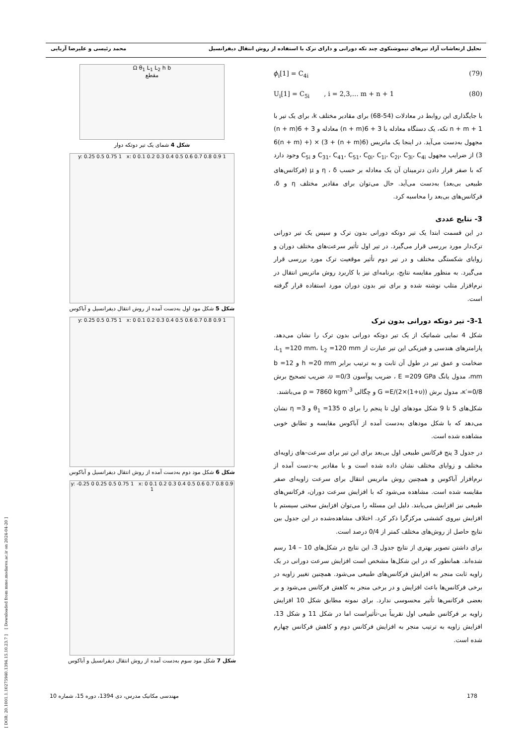تحلیل ارتعاشات آزاد تیرهای تیموشنکوی چند تکه دورانی و دارای ترک با استفاده از روش انتقال دیفرانسیل محمد رئیسی و علیرضا آریایی
𝜙<sub>i</sub>[1] = C<sub>4i</sub> (79)
U<sub>i</sub>[1] = C<sub>5i</sub> , i = 2,3,… m + n + 1 (80)
با جایگذاری این روابط در معادلات (54-68) برای مقادیر مختلف k، برای یک تیر با 1 + n + m تکه، یک دستگاه معادله با 3 + 6(n + m) معادله و 3 + 6(n + m) مجهول به‌دست می‌آید. در اینجا یک ماتریس (6(n + m) + 3) × (6(n + m) + 3) از ضرایب مجهول C<sub>31</sub>، C<sub>41</sub>، C<sub>51</sub>، C<sub>0i</sub>، C<sub>1i</sub>، C<sub>2i</sub>، C<sub>3i</sub>، C<sub>4i</sub> و C<sub>5i</sub> وجود دارد که با صفر قرار دادن دترمینان آن یک معادله بر حسب η ، δ و μ (فرکانس‌های طبیعی بی‌بعد) به‌دست می‌آید. حال می‌توان برای مقادیر مختلف η و δ، فرکانس‌های بی‌بعد را محاسبه کرد.
3- نتایج عددی
در این قسمت ابتدا یک تیر دوتکه دورانی بدون ترک و سپس یک تیر دورانی ترک‌دار مورد بررسی قرار می‌گیرد. در تیر اول تأثیر سرعت‌های مختلف دوران و زوایای شکستگی مختلف و در تیر دوم تأثیر موقعیت ترک مورد بررسی قرار می‌گیرد. به منظور مقایسه نتایج، برنامه‌ای نیز با کاربرد روش ماتریس انتقال در نرم‌افزار متلب نوشته شده و برای تیر بدون دوران مورد استفاده قرار گرفته است.
3-1- تیر دوتکه دورانی بدون ترک
شکل 4 نمایی شماتیک از یک تیر دوتکه دورانی بدون ترک را نشان می‌دهد. پارامترهای هندسی و فیزیکی این تیر عبارت از L<sub>1</sub> =120 mm، L<sub>2</sub> =120 mm، ضخامت و عمق تیر در طول آن ثابت و به ترتیب برابر h =20 mm و b =12 mm، مدول یانگ E =209 GPa ، ضریب پوآسون υ =0/3، ضریب تصحیح برش κ′=0/8، مدول برش G =E/(2×(1+υ)) و چگالی ρ = 7860 kgm<sup>-3</sup> می‌باشند.
شکل‌های 5 تا 9 شکل مودهای اول تا پنجم را برای θ<sub>1</sub> =135 o و η =3 نشان می‌دهد که با شکل مودهای به‌دست آمده از آباکوس مقایسه و تطابق خوبی مشاهده شده است.
در جدول 3 پنج فرکانس طبیعی اول بی‌بعد برای این تیر برای سرعت-های زاویه‌ای مختلف و زوایای مختلف نشان داده شده است و با مقادیر به-دست آمده از نرم‌افزار آباکوس و همچنین روش ماتریس انتقال برای سرعت زاویه‌ای صفر مقایسه شده است. مشاهده می‌شود که با افزایش سرعت دوران، فرکانس‌های طبیعی نیز افزایش می‌یابند. دلیل این مسئله را می‌توان افزایش سختی سیستم با افزایش نیروی کششی مرکزگرا ذکر کرد. اختلاف مشاهده‌شده در این جدول بین نتایج حاصل از روش‌های مختلف کمتر از 0/4 درصد است.
برای داشتن تصویر بهتری از نتایج جدول 3، این نتایج در شکل‌های 10 – 14 رسم شده‌اند. همانطور که در این شکل‌ها مشخص است افزایش سرعت دورانی در یک زاویه ثابت منجر به افزایش فرکانس‌های طبیعی می‌شود. همچنین تغییر زاویه در برخی فرکانس‌ها باعث افزایش و در برخی منجر به کاهش فرکانس می‌شود و بر بعضی فرکانس‌ها تأثیر محسوسی ندارد. برای نمونه مطابق شکل 10 افزایش زاویه بر فرکانس طبیعی اول تقریباً بی-تأثیراست اما در شکل 11 و شکل 13، افزایش زاویه به ترتیب منجر به افزایش فرکانس دوم و کاهش فرکانس چهارم شده است.
Ω θ<sub>1</sub> L<sub>1</sub> L<sub>2</sub> h b
مقطع
شکل 4 شمای یک تیر دوتکه دوار
y: 0.25 0.5 0.75 1 x: 0 0.1 0.2 0.3 0.4 0.5 0.6 0.7 0.8 0.9 1
شکل 5 شکل مود اول به‌دست آمده از روش انتقال دیفرانسیل و آباکوس
y: 0.25 0.5 0.75 1 x: 0 0.1 0.2 0.3 0.4 0.5 0.6 0.7 0.8 0.9 1
شکل 6 شکل مود دوم به‌دست آمده از روش انتقال دیفرانسیل و آباکوس
y: -0.25 0 0.25 0.5 0.75 1 x: 0 0.1 0.2 0.3 0.4 0.5 0.6 0.7 0.8 0.9 1
شکل 7 شکل مود سوم به‌دست آمده از روش انتقال دیفرانسیل و آباکوس
178 مهندسی مکانیک مدرس، دی 1394، دوره 15، شماره 10
[ DOR: 20.1001.1.10275940.1394.15.10.23.7 ] [ Downloaded from mme.modares.ac.ir on 2024-04-20 ]